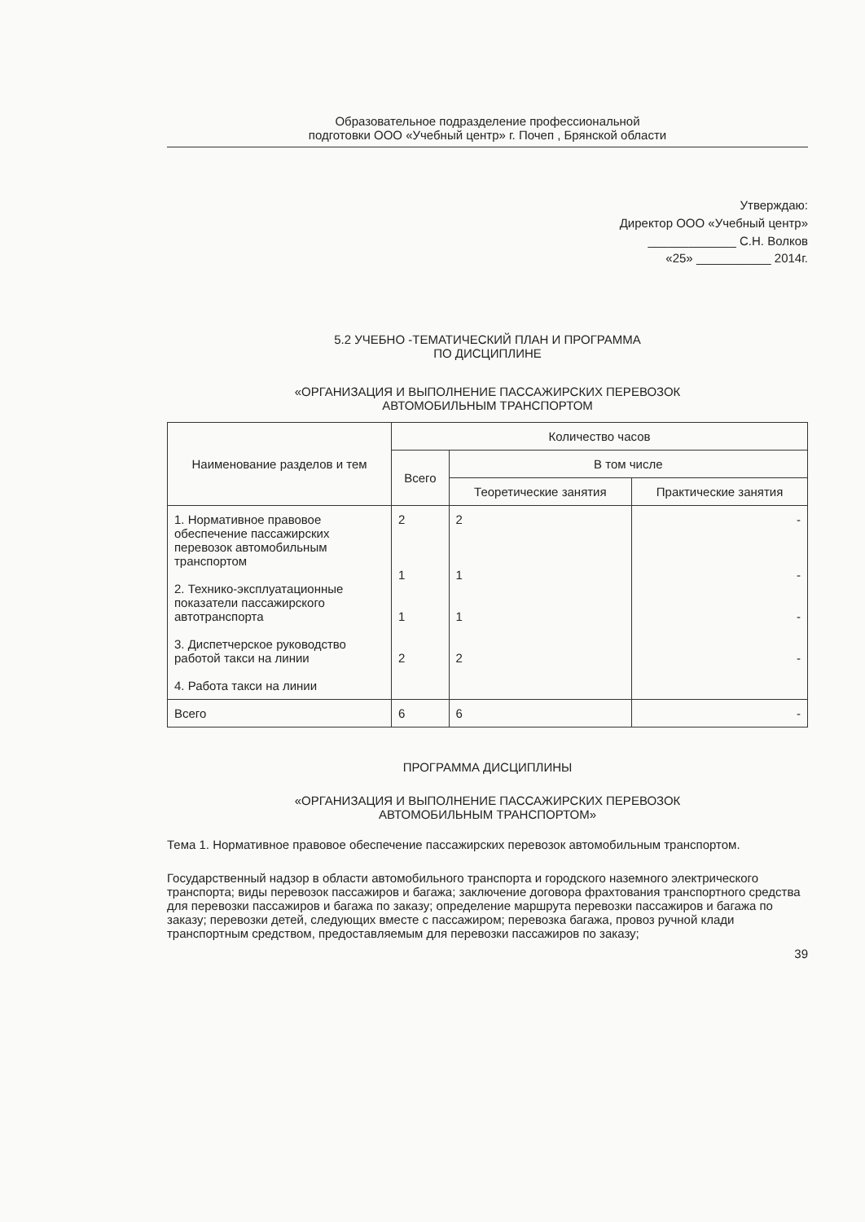Образовательное подразделение профессиональной
подготовки ООО «Учебный центр» г. Почеп , Брянской области
Утверждаю:
Директор ООО «Учебный центр»
_____________ С.Н. Волков
«25» ___________ 2014г.
5.2 УЧЕБНО -ТЕМАТИЧЕСКИЙ ПЛАН И ПРОГРАММА
ПО ДИСЦИПЛИНЕ
«ОРГАНИЗАЦИЯ И ВЫПОЛНЕНИЕ ПАССАЖИРСКИХ ПЕРЕВОЗОК
АВТОМОБИЛЬНЫМ ТРАНСПОРТОМ
| Наименование разделов и тем | Количество часов | | |
| --- | --- | --- | --- |
| | Всего | В том числе | |
| | | Теоретические занятия | Практические занятия |
| 1. Нормативное правовое обеспечение пассажирских перевозок автомобильным транспортом 2. Технико-эксплуатационные показатели пассажирского автотранспорта 3. Диспетчерское руководство работой такси на линии 4. Работа такси на линии | 2 1 1 2 | 2 1 1 2 | - - - - |
| Всего | 6 | 6 | - |
ПРОГРАММА ДИСЦИПЛИНЫ
«ОРГАНИЗАЦИЯ И ВЫПОЛНЕНИЕ ПАССАЖИРСКИХ ПЕРЕВОЗОК
АВТОМОБИЛЬНЫМ ТРАНСПОРТОМ»
Тема 1. Нормативное правовое обеспечение пассажирских перевозок автомобильным транспортом.
Государственный надзор в области автомобильного транспорта и городского наземного электрического транспорта; виды перевозок пассажиров и багажа; заключение договора фрахтования транспортного средства для перевозки пассажиров и багажа по заказу; определение маршрута перевозки пассажиров и багажа по заказу; перевозки детей, следующих вместе с пассажиром; перевозка багажа, провоз ручной клади транспортным средством, предоставляемым для перевозки пассажиров по заказу;
39